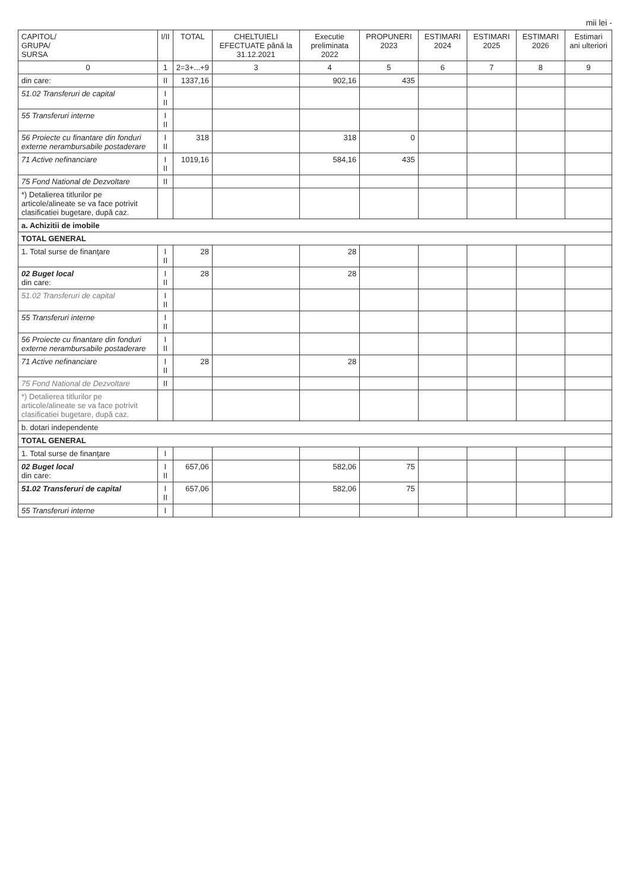mii lei -
| CAPITOL/ GRUPA/ SURSA | I/II | TOTAL | CHELTUIELI EFECTUATE până la 31.12.2021 | Executie preliminata 2022 | PROPUNERI 2023 | ESTIMARI 2024 | ESTIMARI 2025 | ESTIMARI 2026 | Estimari ani ulteriori |
| --- | --- | --- | --- | --- | --- | --- | --- | --- | --- |
| 0 | 1 | 2=3+...+9 | 3 | 4 | 5 | 6 | 7 | 8 | 9 |
| din care: | II | 1337,16 | | 902,16 | 435 | | | | |
| 51.02 Transferuri de capital | I II | | | | | | | | |
| 55 Transferuri interne | I II | | | | | | | | |
| 56 Proiecte cu finantare din fonduri externe nerambursabile postaderare | I II | 318 | | 318 | 0 | | | | |
| 71 Active nefinanciare | I II | 1019,16 | | 584,16 | 435 | | | | |
| 75 Fond National de Dezvoltare | II | | | | | | | | |
| *) Detalierea titlurilor pe articole/alineate se va face potrivit clasificatiei bugetare, după caz. | | | | | | | | | |
| a. Achizitii de imobile | | | | | | | | | |
| TOTAL GENERAL | | | | | | | | | |
| 1. Total surse de finanţare | I II | 28 | | 28 | | | | | |
| 02 Buget local din care: | I II | 28 | | 28 | | | | | |
| 51.02 Transferuri de capital | I II | | | | | | | | |
| 55 Transferuri interne | I II | | | | | | | | |
| 56 Proiecte cu finantare din fonduri externe nerambursabile postaderare | I II | | | | | | | | |
| 71 Active nefinanciare | I II | 28 | | 28 | | | | | |
| 75 Fond National de Dezvoltare | II | | | | | | | | |
| *) Detalierea titlurilor pe articole/alineate se va face potrivit clasificatiei bugetare, după caz. | | | | | | | | | |
| b. dotari independente | | | | | | | | | |
| TOTAL GENERAL | | | | | | | | | |
| 1. Total surse de finanţare | I | | | | | | | | |
| 02 Buget local din care: | I II | 657,06 | | 582,06 | 75 | | | | |
| 51.02 Transferuri de capital | I II | 657,06 | | 582,06 | 75 | | | | |
| 55 Transferuri interne | I | | | | | | | | |